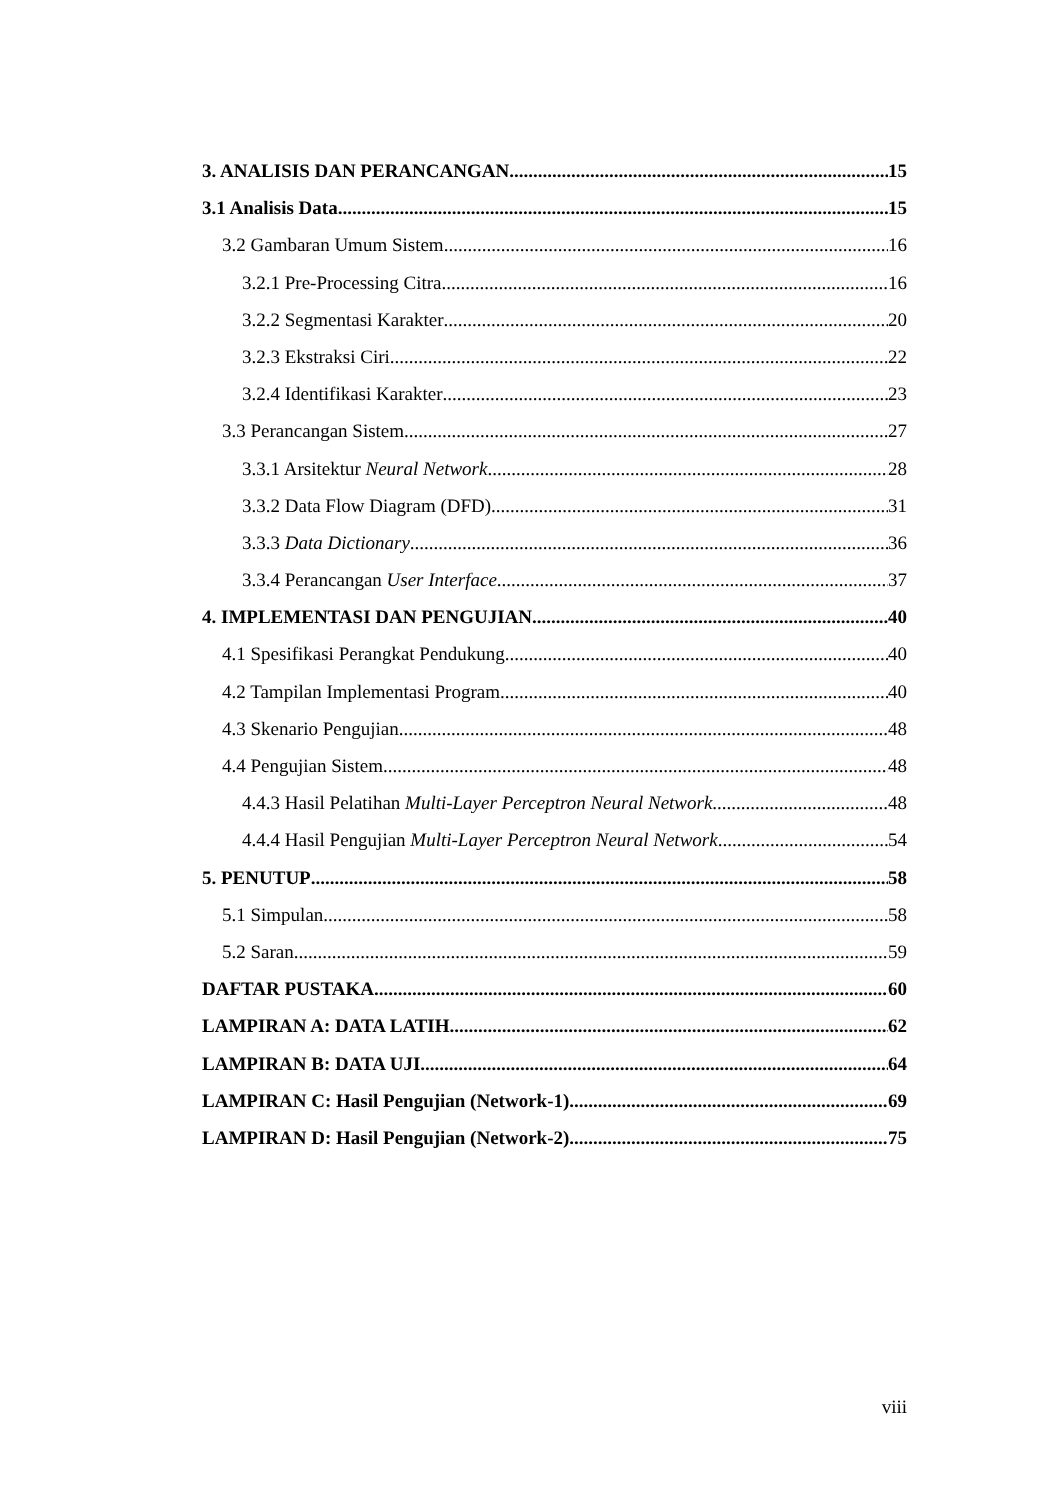3. ANALISIS DAN PERANCANGAN 15
3.1 Analisis Data 15
3.2 Gambaran Umum Sistem 16
3.2.1 Pre-Processing Citra 16
3.2.2 Segmentasi Karakter 20
3.2.3 Ekstraksi Ciri 22
3.2.4 Identifikasi Karakter 23
3.3 Perancangan Sistem 27
3.3.1 Arsitektur Neural Network 28
3.3.2 Data Flow Diagram (DFD) 31
3.3.3 Data Dictionary 36
3.3.4 Perancangan User Interface 37
4. IMPLEMENTASI DAN PENGUJIAN 40
4.1 Spesifikasi Perangkat Pendukung 40
4.2 Tampilan Implementasi Program 40
4.3 Skenario Pengujian 48
4.4 Pengujian Sistem 48
4.4.3 Hasil Pelatihan Multi-Layer Perceptron Neural Network 48
4.4.4 Hasil Pengujian Multi-Layer Perceptron Neural Network 54
5. PENUTUP 58
5.1 Simpulan 58
5.2 Saran 59
DAFTAR PUSTAKA 60
LAMPIRAN A: DATA LATIH 62
LAMPIRAN B: DATA UJI 64
LAMPIRAN C: Hasil Pengujian (Network-1) 69
LAMPIRAN D: Hasil Pengujian (Network-2) 75
viii